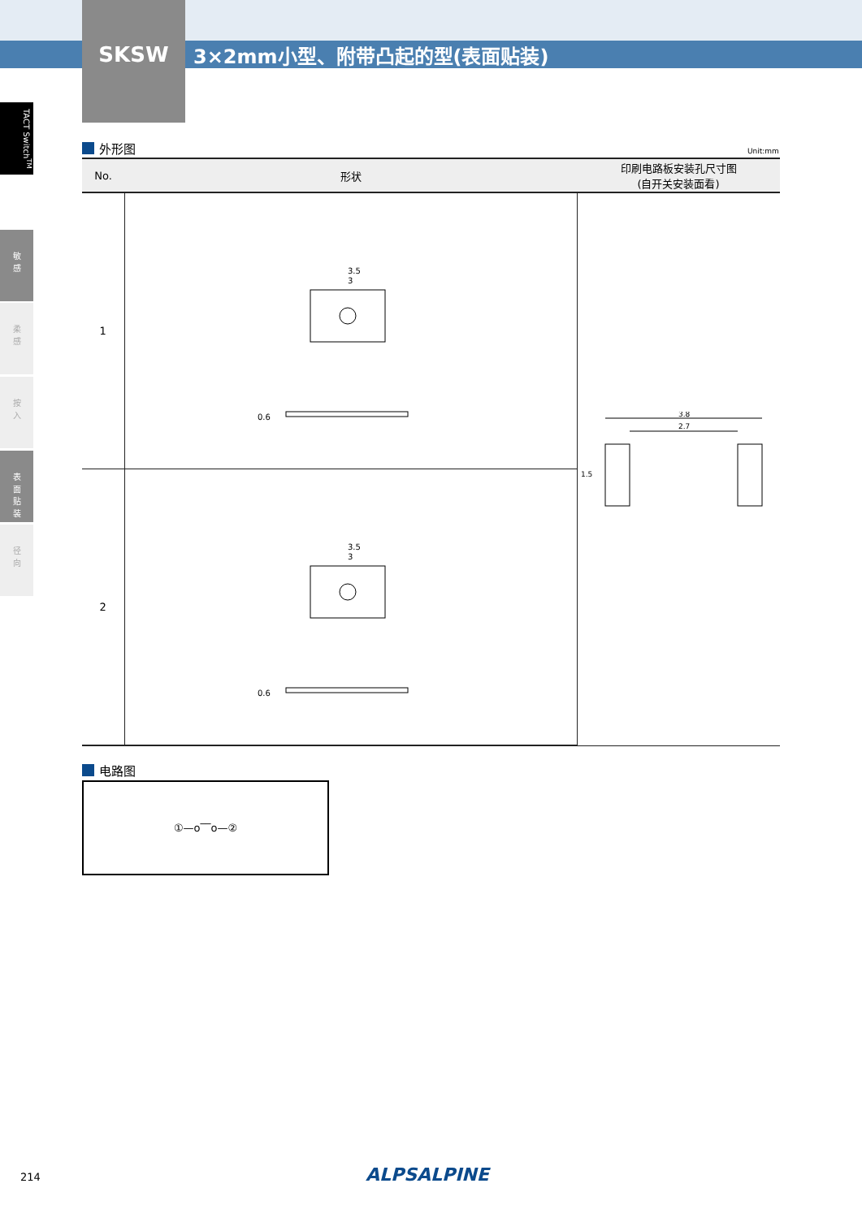SKSW 3×2mm小型、附带凸起的型(表面贴装)
TACT Switch<sup>TM</sup>
敏
感
柔
感
按
入
表
面
贴
装
径
向
外形图 Unit:mm
| No. | 形状 | 印刷电路板安装孔尺寸图 (自开关安装面看) |
| --- | --- | --- |
| 1 | 3.5 3 0.6 | 3.8 2.7 1.5 |
| 2 | 3.5 3 0.6 | |
电路图
①—o‾‾o—②
214 ALPSALPINE